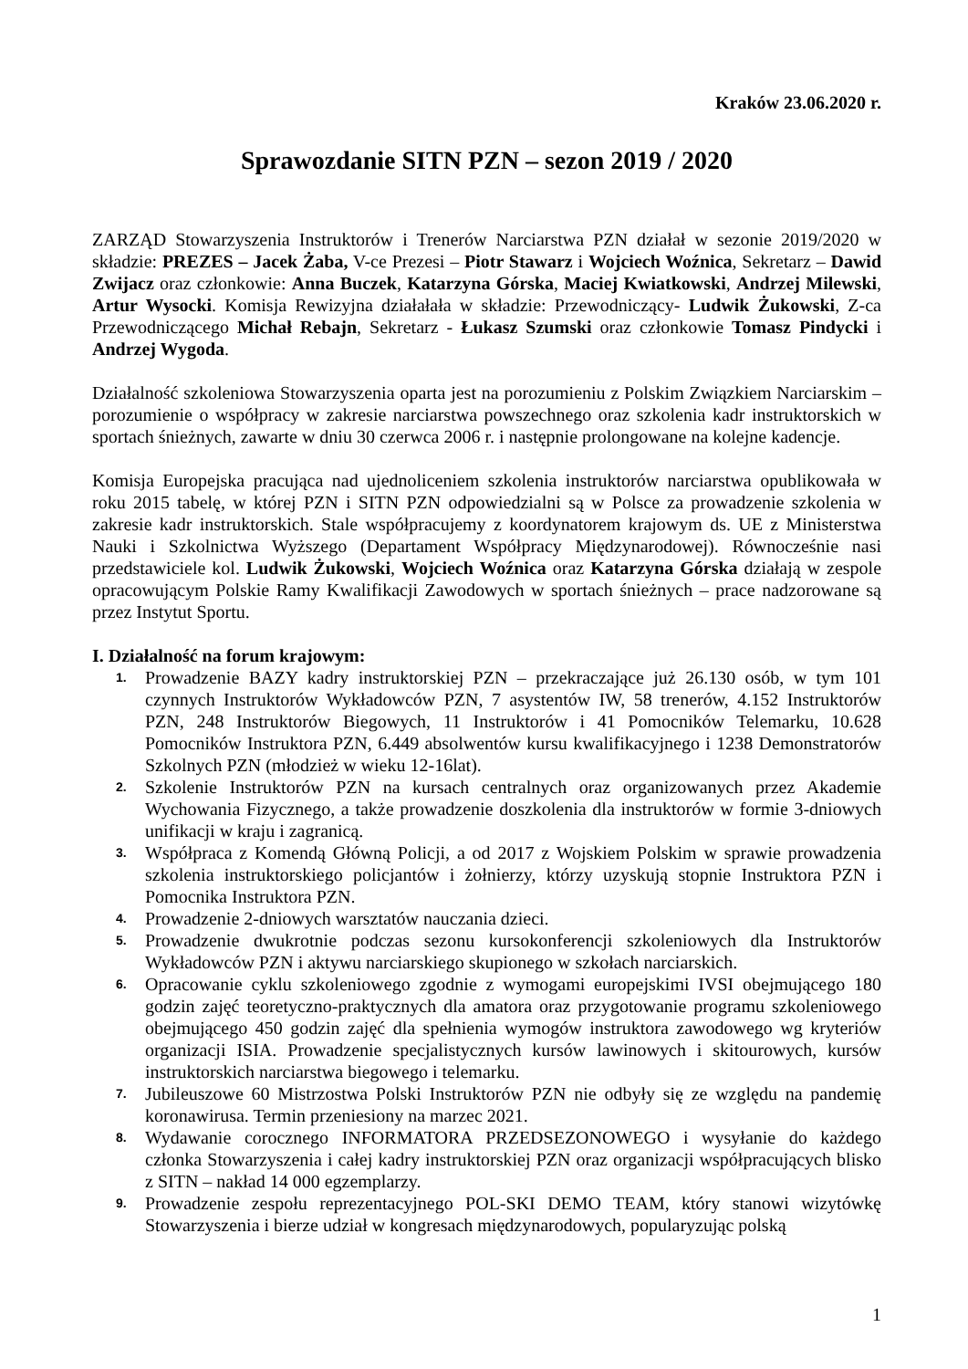Kraków 23.06.2020 r.
Sprawozdanie SITN PZN – sezon 2019 / 2020
ZARZĄD Stowarzyszenia Instruktorów i Trenerów Narciarstwa PZN działał w sezonie 2019/2020 w składzie: PREZES – Jacek Żaba, V-ce Prezesi – Piotr Stawarz i Wojciech Woźnica, Sekretarz – Dawid Zwijacz oraz członkowie: Anna Buczek, Katarzyna Górska, Maciej Kwiatkowski, Andrzej Milewski, Artur Wysocki. Komisja Rewizyjna działałała w składzie: Przewodniczący- Ludwik Żukowski, Z-ca Przewodniczącego Michał Rebajn, Sekretarz - Łukasz Szumski oraz członkowie Tomasz Pindycki i Andrzej Wygoda.
Działalność szkoleniowa Stowarzyszenia oparta jest na porozumieniu z Polskim Związkiem Narciarskim – porozumienie o współpracy w zakresie narciarstwa powszechnego oraz szkolenia kadr instruktorskich w sportach śnieżnych, zawarte w dniu 30 czerwca 2006 r. i następnie prolongowane na kolejne kadencje.
Komisja Europejska pracująca nad ujednoliceniem szkolenia instruktorów narciarstwa opublikowała w roku 2015 tabelę, w której PZN i SITN PZN odpowiedzialni są w Polsce za prowadzenie szkolenia w zakresie kadr instruktorskich. Stale współpracujemy z koordynatorem krajowym ds. UE z Ministerstwa Nauki i Szkolnictwa Wyższego (Departament Współpracy Międzynarodowej). Równocześnie nasi przedstawiciele kol. Ludwik Żukowski, Wojciech Woźnica oraz Katarzyna Górska działają w zespole opracowującym Polskie Ramy Kwalifikacji Zawodowych w sportach śnieżnych – prace nadzorowane są przez Instytut Sportu.
I. Działalność na forum krajowym:
1. Prowadzenie BAZY kadry instruktorskiej PZN – przekraczające już 26.130 osób, w tym 101 czynnych Instruktorów Wykładowców PZN, 7 asystentów IW, 58 trenerów, 4.152 Instruktorów PZN, 248 Instruktorów Biegowych, 11 Instruktorów i 41 Pomocników Telemarku, 10.628 Pomocników Instruktora PZN, 6.449 absolwentów kursu kwalifikacyjnego i 1238 Demonstratorów Szkolnych PZN (młodzież w wieku 12-16lat).
2. Szkolenie Instruktorów PZN na kursach centralnych oraz organizowanych przez Akademie Wychowania Fizycznego, a także prowadzenie doszkolenia dla instruktorów w formie 3-dniowych unifikacji w kraju i zagranicą.
3. Współpraca z Komendą Główną Policji, a od 2017 z Wojskiem Polskim w sprawie prowadzenia szkolenia instruktorskiego policjantów i żołnierzy, którzy uzyskują stopnie Instruktora PZN i Pomocnika Instruktora PZN.
4. Prowadzenie 2-dniowych warsztatów nauczania dzieci.
5. Prowadzenie dwukrotnie podczas sezonu kursokonferencji szkoleniowych dla Instruktorów Wykładowców PZN i aktywu narciarskiego skupionego w szkołach narciarskich.
6. Opracowanie cyklu szkoleniowego zgodnie z wymogami europejskimi IVSI obejmującego 180 godzin zajęć teoretyczno-praktycznych dla amatora oraz przygotowanie programu szkoleniowego obejmującego 450 godzin zajęć dla spełnienia wymogów instruktora zawodowego wg kryteriów organizacji ISIA. Prowadzenie specjalistycznych kursów lawinowych i skitourowych, kursów instruktorskich narciarstwa biegowego i telemarku.
7. Jubileuszowe 60 Mistrzostwa Polski Instruktorów PZN nie odbyły się ze względu na pandemię koronawirusa. Termin przeniesiony na marzec 2021.
8. Wydawanie corocznego INFORMATORA PRZEDSEZONOWEGO i wysyłanie do każdego członka Stowarzyszenia i całej kadry instruktorskiej PZN oraz organizacji współpracujących blisko z SITN – nakład 14 000 egzemplarzy.
9. Prowadzenie zespołu reprezentacyjnego POL-SKI DEMO TEAM, który stanowi wizytówkę Stowarzyszenia i bierze udział w kongresach międzynarodowych, popularyzując polską
1